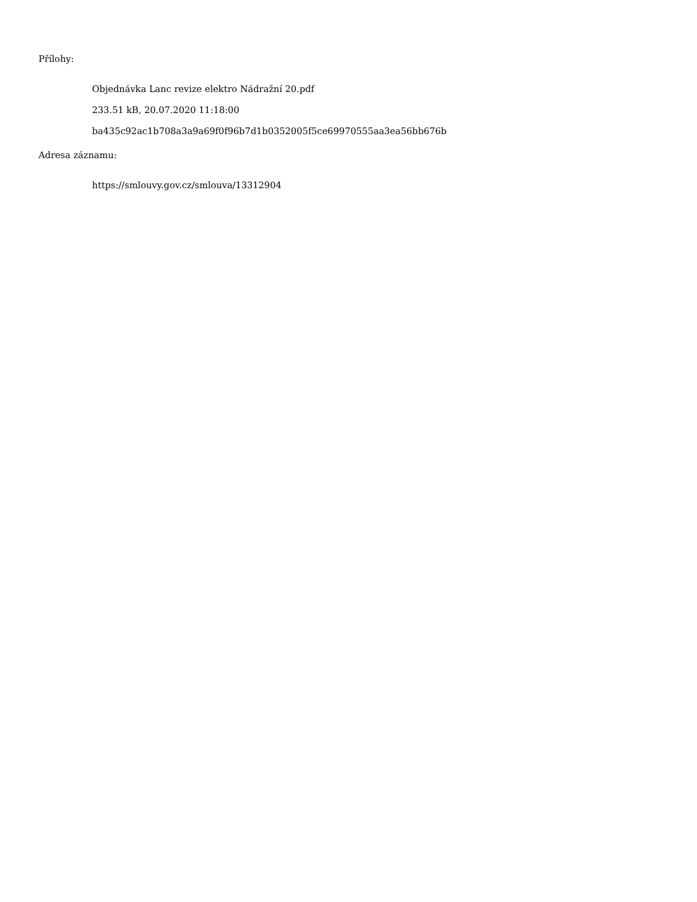Přílohy:
Objednávka Lanc revize elektro Nádražní 20.pdf
233.51 kB, 20.07.2020 11:18:00
ba435c92ac1b708a3a9a69f0f96b7d1b0352005f5ce69970555aa3ea56bb676b
Adresa záznamu:
https://smlouvy.gov.cz/smlouva/13312904